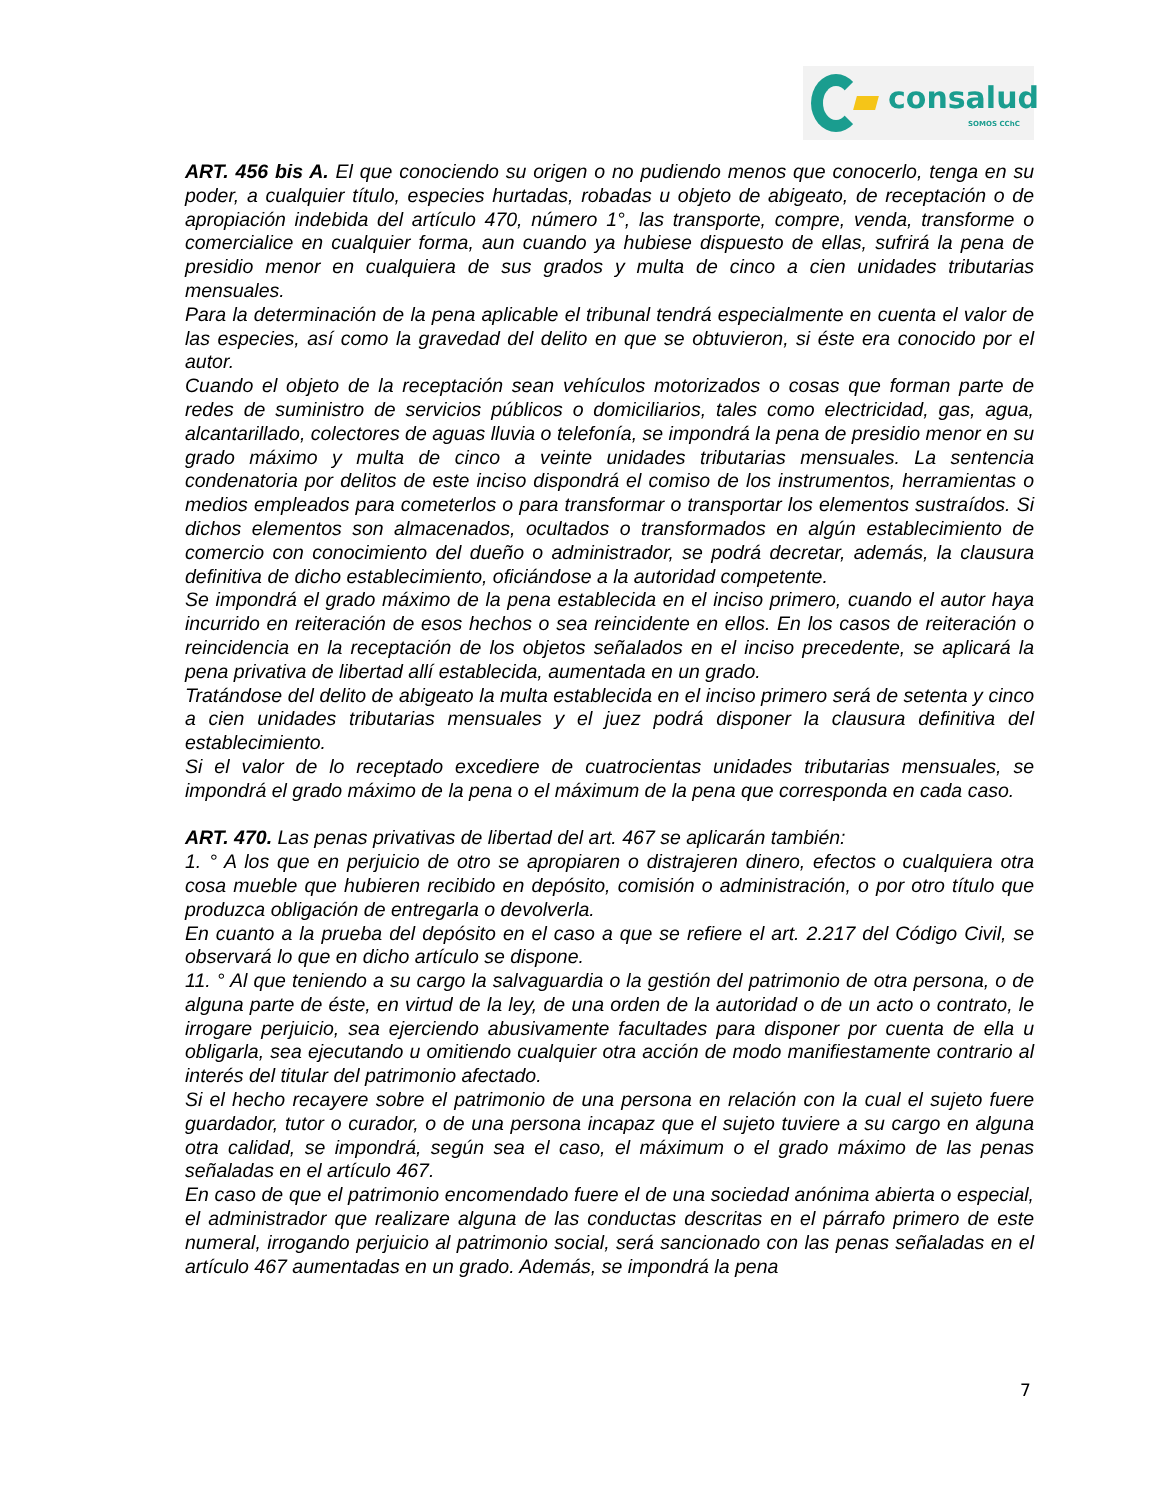consalud
SOMOS CChC
ART. 456 bis A. El que conociendo su origen o no pudiendo menos que conocerlo, tenga en su poder, a cualquier título, especies hurtadas, robadas u objeto de abigeato, de receptación o de apropiación indebida del artículo 470, número 1°, las transporte, compre, venda, transforme o comercialice en cualquier forma, aun cuando ya hubiese dispuesto de ellas, sufrirá la pena de presidio menor en cualquiera de sus grados y multa de cinco a cien unidades tributarias mensuales.
Para la determinación de la pena aplicable el tribunal tendrá especialmente en cuenta el valor de las especies, así como la gravedad del delito en que se obtuvieron, si éste era conocido por el autor.
Cuando el objeto de la receptación sean vehículos motorizados o cosas que forman parte de redes de suministro de servicios públicos o domiciliarios, tales como electricidad, gas, agua, alcantarillado, colectores de aguas lluvia o telefonía, se impondrá la pena de presidio menor en su grado máximo y multa de cinco a veinte unidades tributarias mensuales. La sentencia condenatoria por delitos de este inciso dispondrá el comiso de los instrumentos, herramientas o medios empleados para cometerlos o para transformar o transportar los elementos sustraídos. Si dichos elementos son almacenados, ocultados o transformados en algún establecimiento de comercio con conocimiento del dueño o administrador, se podrá decretar, además, la clausura definitiva de dicho establecimiento, oficiándose a la autoridad competente.
Se impondrá el grado máximo de la pena establecida en el inciso primero, cuando el autor haya incurrido en reiteración de esos hechos o sea reincidente en ellos. En los casos de reiteración o reincidencia en la receptación de los objetos señalados en el inciso precedente, se aplicará la pena privativa de libertad allí establecida, aumentada en un grado.
Tratándose del delito de abigeato la multa establecida en el inciso primero será de setenta y cinco a cien unidades tributarias mensuales y el juez podrá disponer la clausura definitiva del establecimiento.
Si el valor de lo receptado excediere de cuatrocientas unidades tributarias mensuales, se impondrá el grado máximo de la pena o el máximum de la pena que corresponda en cada caso.
ART. 470. Las penas privativas de libertad del art. 467 se aplicarán también:
1. ° A los que en perjuicio de otro se apropiaren o distrajeren dinero, efectos o cualquiera otra cosa mueble que hubieren recibido en depósito, comisión o administración, o por otro título que produzca obligación de entregarla o devolverla.
En cuanto a la prueba del depósito en el caso a que se refiere el art. 2.217 del Código Civil, se observará lo que en dicho artículo se dispone.
11. ° Al que teniendo a su cargo la salvaguardia o la gestión del patrimonio de otra persona, o de alguna parte de éste, en virtud de la ley, de una orden de la autoridad o de un acto o contrato, le irrogare perjuicio, sea ejerciendo abusivamente facultades para disponer por cuenta de ella u obligarla, sea ejecutando u omitiendo cualquier otra acción de modo manifiestamente contrario al interés del titular del patrimonio afectado.
Si el hecho recayere sobre el patrimonio de una persona en relación con la cual el sujeto fuere guardador, tutor o curador, o de una persona incapaz que el sujeto tuviere a su cargo en alguna otra calidad, se impondrá, según sea el caso, el máximum o el grado máximo de las penas señaladas en el artículo 467.
En caso de que el patrimonio encomendado fuere el de una sociedad anónima abierta o especial, el administrador que realizare alguna de las conductas descritas en el párrafo primero de este numeral, irrogando perjuicio al patrimonio social, será sancionado con las penas señaladas en el artículo 467 aumentadas en un grado. Además, se impondrá la pena
7